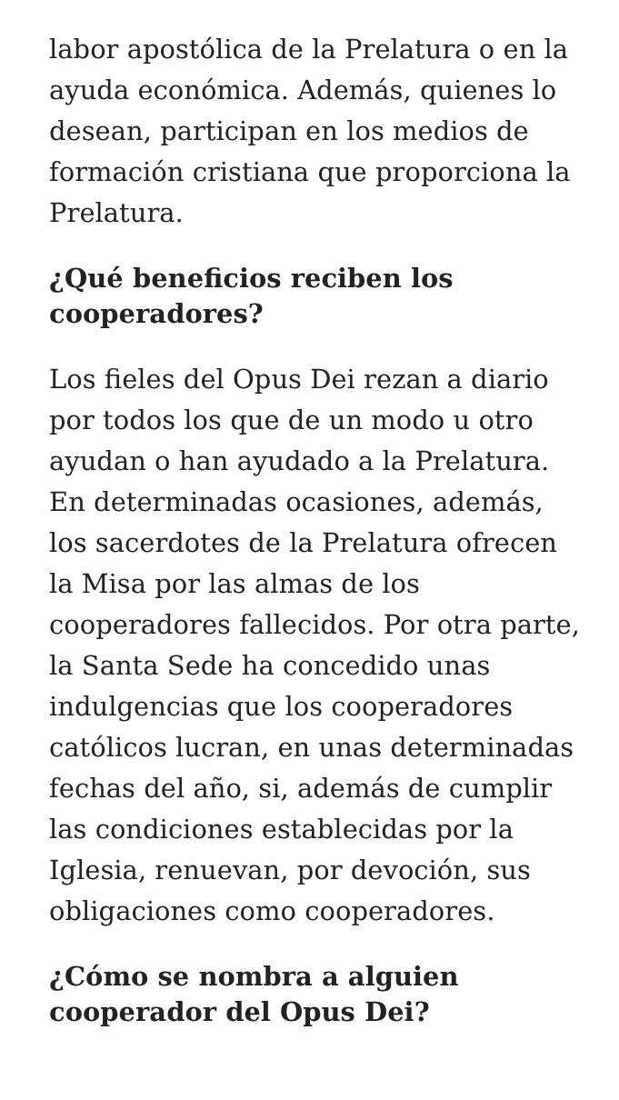labor apostólica de la Prelatura o en la ayuda económica. Además, quienes lo desean, participan en los medios de formación cristiana que proporciona la Prelatura.
¿Qué beneficios reciben los cooperadores?
Los fieles del Opus Dei rezan a diario por todos los que de un modo u otro ayudan o han ayudado a la Prelatura. En determinadas ocasiones, además, los sacerdotes de la Prelatura ofrecen la Misa por las almas de los cooperadores fallecidos. Por otra parte, la Santa Sede ha concedido unas indulgencias que los cooperadores católicos lucran, en unas determinadas fechas del año, si, además de cumplir las condiciones establecidas por la Iglesia, renuevan, por devoción, sus obligaciones como cooperadores.
¿Cómo se nombra a alguien cooperador del Opus Dei?